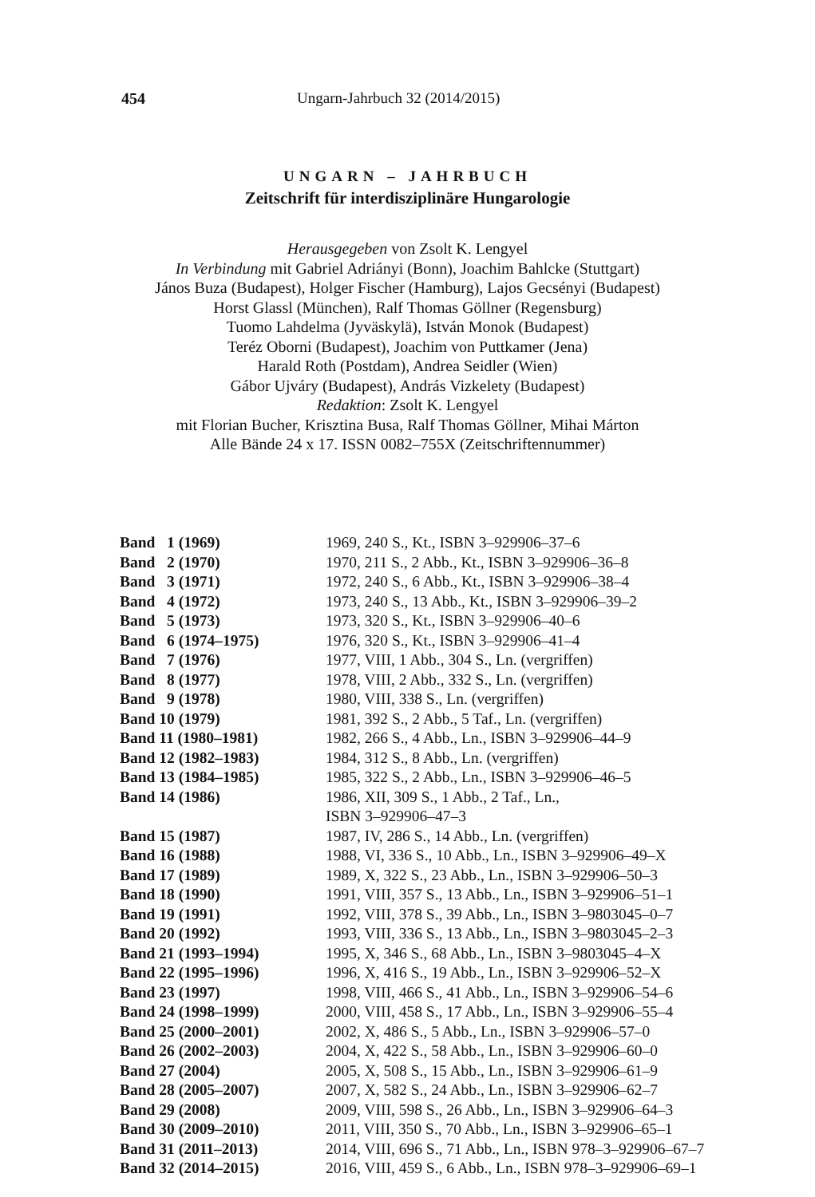454 Ungarn-Jahrbuch 32 (2014/2015)
UNGARN – JAHRBUCH
Zeitschrift für interdisziplinäre Hungarologie
Herausgegeben von Zsolt K. Lengyel
In Verbindung mit Gabriel Adriányi (Bonn), Joachim Bahlcke (Stuttgart)
János Buza (Budapest), Holger Fischer (Hamburg), Lajos Gecsényi (Budapest)
Horst Glassl (München), Ralf Thomas Göllner (Regensburg)
Tuomo Lahdelma (Jyväskylä), István Monok (Budapest)
Teréz Oborni (Budapest), Joachim von Puttkamer (Jena)
Harald Roth (Postdam), Andrea Seidler (Wien)
Gábor Ujváry (Budapest), András Vizkelety (Budapest)
Redaktion: Zsolt K. Lengyel
mit Florian Bucher, Krisztina Busa, Ralf Thomas Göllner, Mihai Márton
Alle Bände 24 x 17. ISSN 0082–755X (Zeitschriftennummer)
| Band 1 (1969) | 1969, 240 S., Kt., ISBN 3–929906–37–6 |
| Band 2 (1970) | 1970, 211 S., 2 Abb., Kt., ISBN 3–929906–36–8 |
| Band 3 (1971) | 1972, 240 S., 6 Abb., Kt., ISBN 3–929906–38–4 |
| Band 4 (1972) | 1973, 240 S., 13 Abb., Kt., ISBN 3–929906–39–2 |
| Band 5 (1973) | 1973, 320 S., Kt., ISBN 3–929906–40–6 |
| Band 6 (1974–1975) | 1976, 320 S., Kt., ISBN 3–929906–41–4 |
| Band 7 (1976) | 1977, VIII, 1 Abb., 304 S., Ln. (vergriffen) |
| Band 8 (1977) | 1978, VIII, 2 Abb., 332 S., Ln. (vergriffen) |
| Band 9 (1978) | 1980, VIII, 338 S., Ln. (vergriffen) |
| Band 10 (1979) | 1981, 392 S., 2 Abb., 5 Taf., Ln. (vergriffen) |
| Band 11 (1980–1981) | 1982, 266 S., 4 Abb., Ln., ISBN 3–929906–44–9 |
| Band 12 (1982–1983) | 1984, 312 S., 8 Abb., Ln. (vergriffen) |
| Band 13 (1984–1985) | 1985, 322 S., 2 Abb., Ln., ISBN 3–929906–46–5 |
| Band 14 (1986) | 1986, XII, 309 S., 1 Abb., 2 Taf., Ln., ISBN 3–929906–47–3 |
| Band 15 (1987) | 1987, IV, 286 S., 14 Abb., Ln. (vergriffen) |
| Band 16 (1988) | 1988, VI, 336 S., 10 Abb., Ln., ISBN 3–929906–49–X |
| Band 17 (1989) | 1989, X, 322 S., 23 Abb., Ln., ISBN 3–929906–50–3 |
| Band 18 (1990) | 1991, VIII, 357 S., 13 Abb., Ln., ISBN 3–929906–51–1 |
| Band 19 (1991) | 1992, VIII, 378 S., 39 Abb., Ln., ISBN 3–9803045–0–7 |
| Band 20 (1992) | 1993, VIII, 336 S., 13 Abb., Ln., ISBN 3–9803045–2–3 |
| Band 21 (1993–1994) | 1995, X, 346 S., 68 Abb., Ln., ISBN 3–9803045–4–X |
| Band 22 (1995–1996) | 1996, X, 416 S., 19 Abb., Ln., ISBN 3–929906–52–X |
| Band 23 (1997) | 1998, VIII, 466 S., 41 Abb., Ln., ISBN 3–929906–54–6 |
| Band 24 (1998–1999) | 2000, VIII, 458 S., 17 Abb., Ln., ISBN 3–929906–55–4 |
| Band 25 (2000–2001) | 2002, X, 486 S., 5 Abb., Ln., ISBN 3–929906–57–0 |
| Band 26 (2002–2003) | 2004, X, 422 S., 58 Abb., Ln., ISBN 3–929906–60–0 |
| Band 27 (2004) | 2005, X, 508 S., 15 Abb., Ln., ISBN 3–929906–61–9 |
| Band 28 (2005–2007) | 2007, X, 582 S., 24 Abb., Ln., ISBN 3–929906–62–7 |
| Band 29 (2008) | 2009, VIII, 598 S., 26 Abb., Ln., ISBN 3–929906–64–3 |
| Band 30 (2009–2010) | 2011, VIII, 350 S., 70 Abb., Ln., ISBN 3–929906–65–1 |
| Band 31 (2011–2013) | 2014, VIII, 696 S., 71 Abb., Ln., ISBN 978–3–929906–67–7 |
| Band 32 (2014–2015) | 2016, VIII, 459 S., 6 Abb., Ln., ISBN 978–3–929906–69–1 |